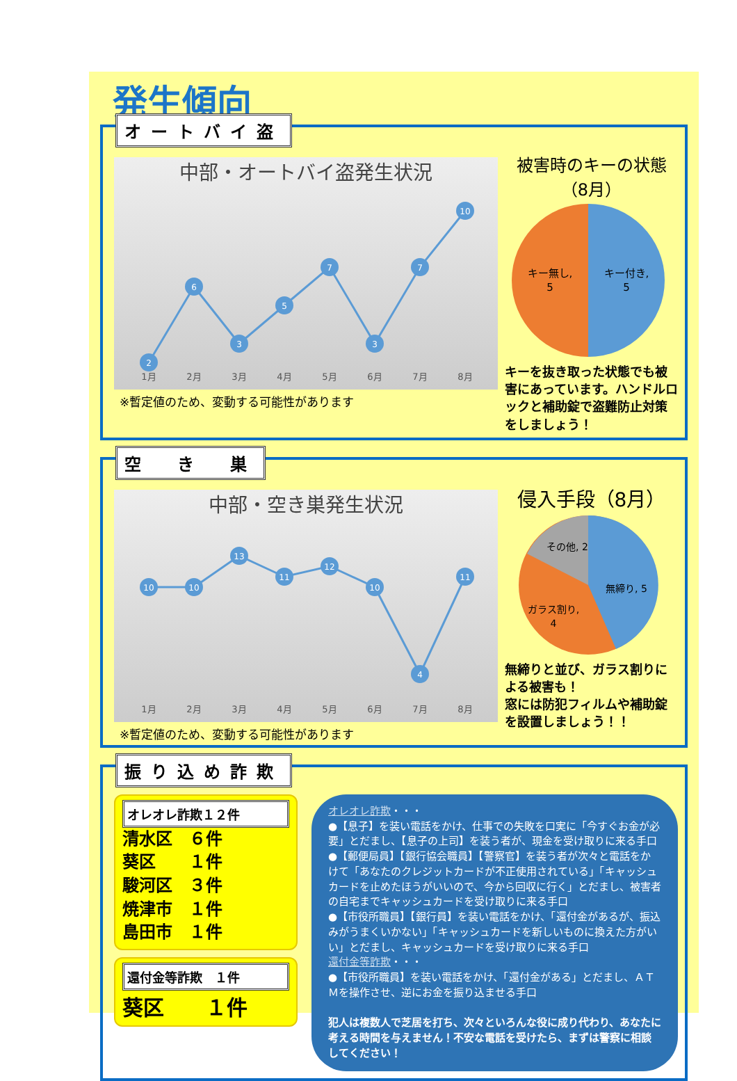発生傾向
オートバイ盗
中部・オートバイ盗発生状況
2
6
3
5
7
3
7
10
1月
2月
3月
4月
5月
6月
7月
8月
※暫定値のため、変動する可能性があります
被害時のキーの状態（8月）
キー無し,
5
キー付き,
5
キーを抜き取った状態でも被害にあっています。ハンドルロックと補助錠で盗難防止対策をしましょう！
空　き　巣
中部・空き巣発生状況
10
10
13
11
12
10
4
11
1月
2月
3月
4月
5月
6月
7月
8月
※暫定値のため、変動する可能性があります
侵入手段（8月）
その他, 2
無締り, 5
ガラス割り,
4
無締りと並び、ガラス割りによる被害も！
窓には防犯フィルムや補助錠を設置しましょう！！
振り込め詐欺
オレオレ詐欺１２件
清水区　６件
葵区　　１件
駿河区　３件
焼津市　１件
島田市　１件
還付金等詐欺　１件
葵区　　１件
オレオレ詐欺・・・
●【息子】を装い電話をかけ、仕事での失敗を口実に「今すぐお金が必要」とだまし、【息子の上司】を装う者が、現金を受け取りに来る手口
●【郵便局員】【銀行協会職員】【警察官】を装う者が次々と電話をかけて「あなたのクレジットカードが不正使用されている」「キャッシュカードを止めたほうがいいので、今から回収に行く」とだまし、被害者の自宅までキャッシュカードを受け取りに来る手口
●【市役所職員】【銀行員】を装い電話をかけ、「還付金があるが、振込みがうまくいかない」「キャッシュカードを新しいものに換えた方がいい」とだまし、キャッシュカードを受け取りに来る手口
還付金等詐欺・・・
●【市役所職員】を装い電話をかけ、「還付金がある」とだまし、ＡＴＭを操作させ、逆にお金を振り込ませる手口
犯人は複数人で芝居を打ち、次々といろんな役に成り代わり、あなたに考える時間を与えません！不安な電話を受けたら、まずは警察に相談してください！